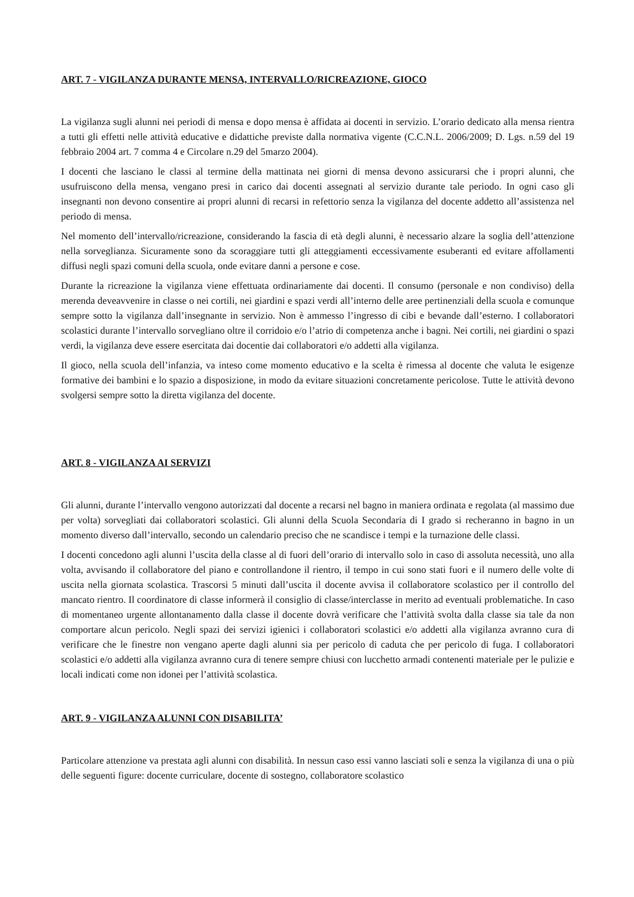ART. 7 - VIGILANZA DURANTE MENSA, INTERVALLO/RICREAZIONE, GIOCO
La vigilanza sugli alunni nei periodi di mensa e dopo mensa è affidata ai docenti in servizio. L’orario dedicato alla mensa rientra a tutti gli effetti nelle attività educative e didattiche previste dalla normativa vigente (C.C.N.L. 2006/2009; D. Lgs. n.59 del 19 febbraio 2004 art. 7 comma 4 e Circolare n.29 del 5marzo 2004).
I docenti che lasciano le classi al termine della mattinata nei giorni di mensa devono assicurarsi che i propri alunni, che usufruiscono della mensa, vengano presi in carico dai docenti assegnati al servizio durante tale periodo. In ogni caso gli insegnanti non devono consentire ai propri alunni di recarsi in refettorio senza la vigilanza del docente addetto all’assistenza nel periodo di mensa.
Nel momento dell’intervallo/ricreazione, considerando la fascia di età degli alunni, è necessario alzare la soglia dell’attenzione nella sorveglianza. Sicuramente sono da scoraggiare tutti gli atteggiamenti eccessivamente esuberanti ed evitare affollamenti diffusi negli spazi comuni della scuola, onde evitare danni a persone e cose.
Durante la ricreazione la vigilanza viene effettuata ordinariamente dai docenti. Il consumo (personale e non condiviso) della merenda deveavvenire in classe o nei cortili, nei giardini e spazi verdi all’interno delle aree pertinenziali della scuola e comunque sempre sotto la vigilanza dall’insegnante in servizio. Non è ammesso l’ingresso di cibi e bevande dall’esterno. I collaboratori scolastici durante l’intervallo sorvegliano oltre il corridoio e/o l’atrio di competenza anche i bagni. Nei cortili, nei giardini o spazi verdi, la vigilanza deve essere esercitata dai docentie dai collaboratori e/o addetti alla vigilanza.
Il gioco, nella scuola dell’infanzia, va inteso come momento educativo e la scelta è rimessa al docente che valuta le esigenze formative dei bambini e lo spazio a disposizione, in modo da evitare situazioni concretamente pericolose. Tutte le attività devono svolgersi sempre sotto la diretta vigilanza del docente.
ART. 8 - VIGILANZA AI SERVIZI
Gli alunni, durante l’intervallo vengono autorizzati dal docente a recarsi nel bagno in maniera ordinata e regolata (al massimo due per volta) sorvegliati dai collaboratori scolastici. Gli alunni della Scuola Secondaria di I grado si recheranno in bagno in un momento diverso dall’intervallo, secondo un calendario preciso che ne scandisce i tempi e la turnazione delle classi.
I docenti concedono agli alunni l’uscita della classe al di fuori dell’orario di intervallo solo in caso di assoluta necessità, uno alla volta, avvisando il collaboratore del piano e controllandone il rientro, il tempo in cui sono stati fuori e il numero delle volte di uscita nella giornata scolastica. Trascorsi 5 minuti dall’uscita il docente avvisa il collaboratore scolastico per il controllo del mancato rientro. Il coordinatore di classe informerà il consiglio di classe/interclasse in merito ad eventuali problematiche. In caso di momentaneo urgente allontanamento dalla classe il docente dovrà verificare che l’attività svolta dalla classe sia tale da non comportare alcun pericolo. Negli spazi dei servizi igienici i collaboratori scolastici e/o addetti alla vigilanza avranno cura di verificare che le finestre non vengano aperte dagli alunni sia per pericolo di caduta che per pericolo di fuga. I collaboratori scolastici e/o addetti alla vigilanza avranno cura di tenere sempre chiusi con lucchetto armadi contenenti materiale per le pulizie e locali indicati come non idonei per l’attività scolastica.
ART. 9 - VIGILANZA ALUNNI CON DISABILITA’
Particolare attenzione va prestata agli alunni con disabilità. In nessun caso essi vanno lasciati soli e senza la vigilanza di una o più delle seguenti figure: docente curriculare, docente di sostegno, collaboratore scolastico